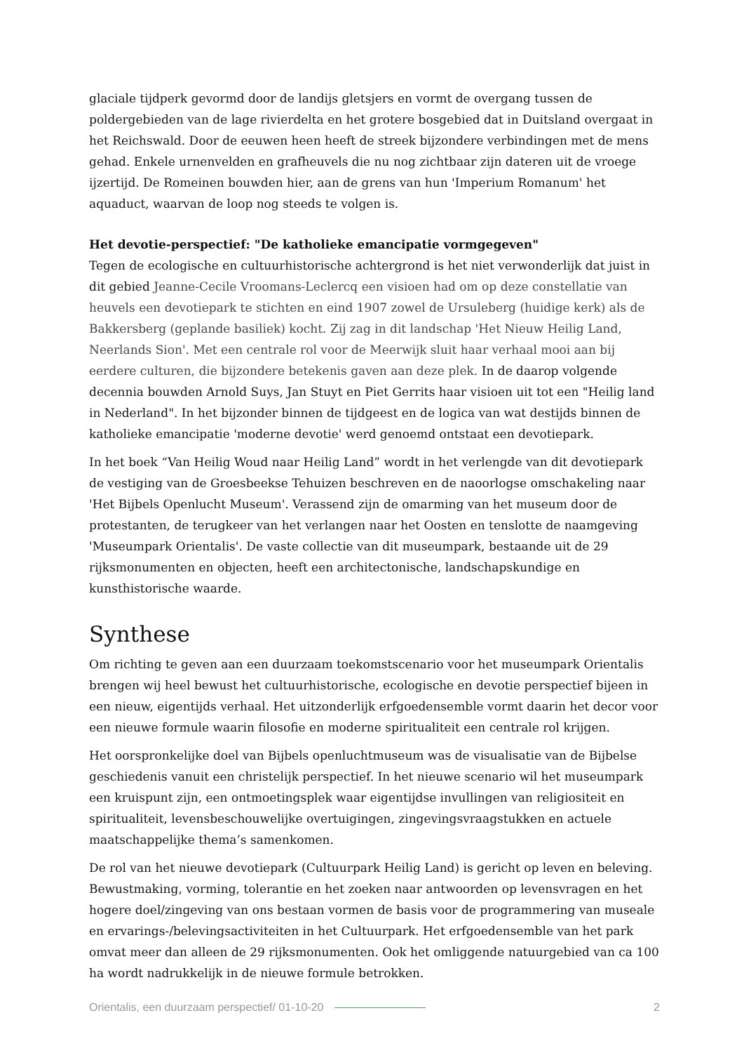glaciale tijdperk gevormd door de landijs gletsjers en vormt de overgang tussen de poldergebieden van de lage rivierdelta en het grotere bosgebied dat in Duitsland overgaat in het Reichswald. Door de eeuwen heen heeft de streek bijzondere verbindingen met de mens gehad. Enkele urnenvelden en grafheuvels die nu nog zichtbaar zijn dateren uit de vroege ijzertijd. De Romeinen bouwden hier, aan de grens van hun 'Imperium Romanum' het aquaduct, waarvan de loop nog steeds te volgen is.
Het devotie-perspectief: "De katholieke emancipatie vormgegeven"
Tegen de ecologische en cultuurhistorische achtergrond is het niet verwonderlijk dat juist in dit gebied Jeanne-Cecile Vroomans-Leclercq een visioen had om op deze constellatie van heuvels een devotiepark te stichten en eind 1907 zowel de Ursuleberg (huidige kerk) als de Bakkersberg (geplande basiliek) kocht. Zij zag in dit landschap 'Het Nieuw Heilig Land, Neerlands Sion'. Met een centrale rol voor de Meerwijk sluit haar verhaal mooi aan bij eerdere culturen, die bijzondere betekenis gaven aan deze plek. In de daarop volgende decennia bouwden Arnold Suys, Jan Stuyt en Piet Gerrits haar visioen uit tot een "Heilig land in Nederland". In het bijzonder binnen de tijdgeest en de logica van wat destijds binnen de katholieke emancipatie 'moderne devotie' werd genoemd ontstaat een devotiepark.
In het boek “Van Heilig Woud naar Heilig Land” wordt in het verlengde van dit devotiepark de vestiging van de Groesbeekse Tehuizen beschreven en de naoorlogse omschakeling naar 'Het Bijbels Openlucht Museum'. Verassend zijn de omarming van het museum door de protestanten, de terugkeer van het verlangen naar het Oosten en tenslotte de naamgeving 'Museumpark Orientalis'. De vaste collectie van dit museumpark, bestaande uit de 29 rijksmonumenten en objecten, heeft een architectonische, landschapskundige en kunsthistorische waarde.
Synthese
Om richting te geven aan een duurzaam toekomstscenario voor het museumpark Orientalis brengen wij heel bewust het cultuurhistorische, ecologische en devotie perspectief bijeen in een nieuw, eigentijds verhaal. Het uitzonderlijk erfgoedensemble vormt daarin het decor voor een nieuwe formule waarin filosofie en moderne spiritualiteit een centrale rol krijgen.
Het oorspronkelijke doel van Bijbels openluchtmuseum was de visualisatie van de Bijbelse geschiedenis vanuit een christelijk perspectief. In het nieuwe scenario wil het museumpark een kruispunt zijn, een ontmoetingsplek waar eigentijdse invullingen van religiositeit en spiritualiteit, levensbeschouwelijke overtuigingen, zingevingsvraagstukken en actuele maatschappelijke thema’s samenkomen.
De rol van het nieuwe devotiepark (Cultuurpark Heilig Land) is gericht op leven en beleving. Bewustmaking, vorming, tolerantie en het zoeken naar antwoorden op levensvragen en het hogere doel/zingeving van ons bestaan vormen de basis voor de programmering van museale en ervarings-/belevingsactiviteiten in het Cultuurpark. Het erfgoedensemble van het park omvat meer dan alleen de 29 rijksmonumenten. Ook het omliggende natuurgebied van ca 100 ha wordt nadrukkelijk in de nieuwe formule betrokken.
Orientalis, een duurzaam perspectief/ 01-10-20 2